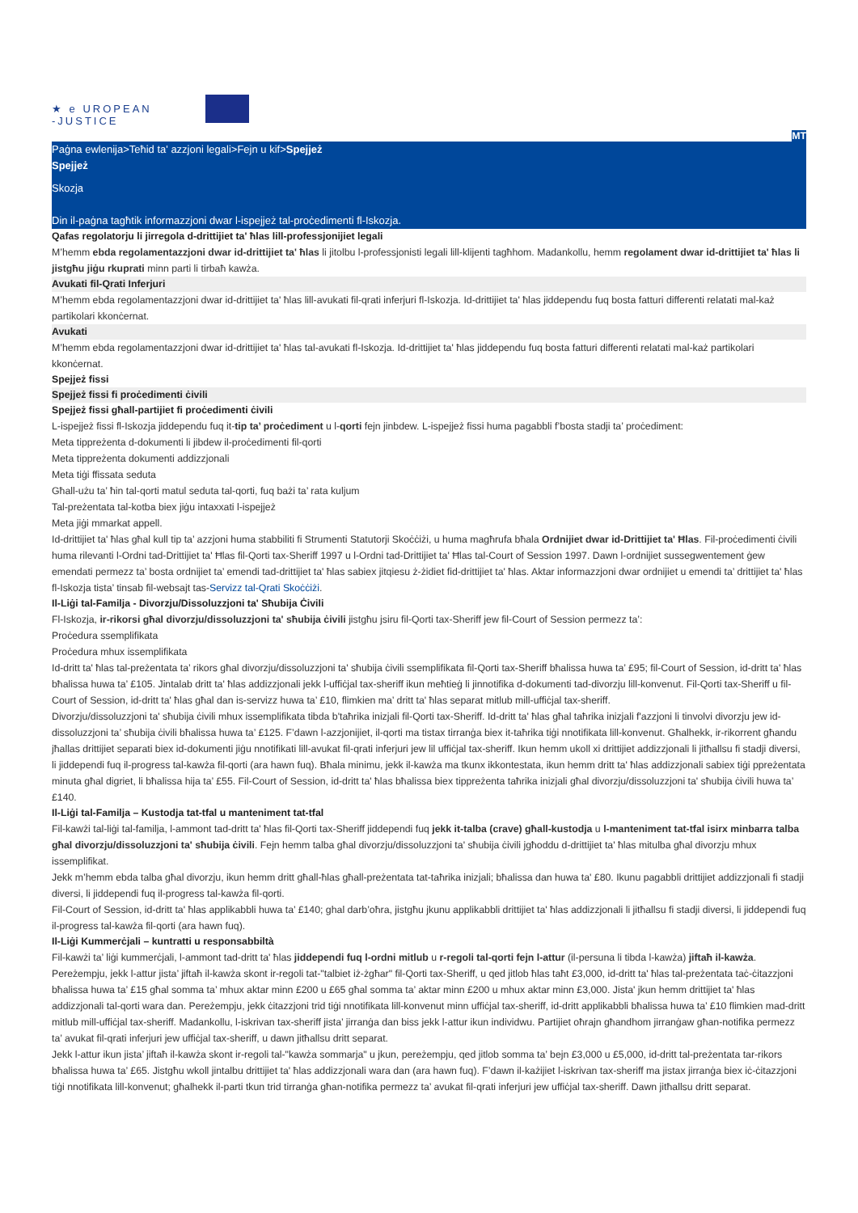★ e UROPEAN
-JUSTICE
MT
Paġna ewlenija>Teħid ta' azzjoni legali>Fejn u kif>Spejjeż
Spejjeż
Skozja
Din il-paġna tagħtik informazzjoni dwar l-ispejjeż tal-proċedimenti fl-Iskozja.
Qafas regolatorju li jirregola d-drittijiet ta' ħlas lill-professjonijiet legali
M’hemm ebda regolamentazzjoni dwar id-drittijiet ta' ħlas li jitolbu l-professjonisti legali lill-klijenti tagħhom. Madankollu, hemm regolament dwar id-drittijiet ta' ħlas li jistgħu jiġu rkuprati minn parti li tirbaħ kawża.
Avukati fil-Qrati Inferjuri
M’hemm ebda regolamentazzjoni dwar id-drittijiet ta' ħlas lill-avukati fil-qrati inferjuri fl-Iskozja. Id-drittijiet ta' ħlas jiddependu fuq bosta fatturi differenti relatati mal-każ partikolari kkonċernat.
Avukati
M’hemm ebda regolamentazzjoni dwar id-drittijiet ta' ħlas tal-avukati fl-Iskozja. Id-drittijiet ta' ħlas jiddependu fuq bosta fatturi differenti relatati mal-każ partikolari kkonċernat.
Spejjeż fissi
Spejjeż fissi fi proċedimenti ċivili
Spejjeż fissi għall-partijiet fi proċedimenti ċivili
L-ispejjeż fissi fl-Iskozja jiddependu fuq it-tip ta’ proċediment u l-qorti fejn jinbdew. L-ispejjeż fissi huma pagabbli f’bosta stadji ta’ proċediment:
Meta tippreżenta d-dokumenti li jibdew il-proċedimenti fil-qorti
Meta tippreżenta dokumenti addizzjonali
Meta tiġi ffissata seduta
Għall-użu ta’ ħin tal-qorti matul seduta tal-qorti, fuq bażi ta’ rata kuljum
Tal-preżentata tal-kotba biex jiġu intaxxati l-ispejjeż
Meta jiġi mmarkat appell.
Id-drittijiet ta' ħlas għal kull tip ta’ azzjoni huma stabbiliti fi Strumenti Statutorji Skoċċiżi, u huma magħrufa bħala Ordnijiet dwar id-Drittijiet ta' Ħlas. Fil-proċedimenti ċivili huma rilevanti l-Ordni tad-Drittijiet ta' Ħlas fil-Qorti tax-Sheriff 1997 u l-Ordni tad-Drittijiet ta' Ħlas tal-Court of Session 1997. Dawn l-ordnijiet sussegwentement ġew emendati permezz ta’ bosta ordnijiet ta’ emendi tad-drittijiet ta' ħlas sabiex jitqiesu ż-żidiet fid-drittijiet ta' ħlas. Aktar informazzjoni dwar ordnijiet u emendi ta’ drittijiet ta' ħlas fl-Iskozja tista’ tinsab fil-websajt tas-Servizz tal-Qrati Skoċċiżi.
Il-Liġi tal-Familja - Divorzju/Dissoluzzjoni ta' Sħubija Ċivili
Fl-Iskozja, ir-rikorsi għal divorzju/dissoluzzjoni ta' sħubija ċivili jistgħu jsiru fil-Qorti tax-Sheriff jew fil-Court of Session permezz ta’:
Proċedura ssemplifikata
Proċedura mhux issemplifikata
Id-dritt ta' ħlas tal-preżentata ta’ rikors għal divorzju/dissoluzzjoni ta' sħubija ċivili ssemplifikata fil-Qorti tax-Sheriff bħalissa huwa ta’ £95; fil-Court of Session, id-dritt ta' ħlas bħalissa huwa ta’ £105. Jintalab dritt ta' ħlas addizzjonali jekk l-uffiċjal tax-sheriff ikun meħtieġ li jinnotifika d-dokumenti tad-divorzju lill-konvenut. Fil-Qorti tax-Sheriff u fil-Court of Session, id-dritt ta' ħlas għal dan is-servizz huwa ta’ £10, flimkien ma’ dritt ta' ħlas separat mitlub mill-uffiċjal tax-sheriff.
Divorzju/dissoluzzjoni ta' sħubija ċivili mhux issemplifikata tibda b'taħrika inizjali fil-Qorti tax-Sheriff. Id-dritt ta' ħlas għal taħrika inizjali f'azzjoni li tinvolvi divorzju jew id-dissoluzzjoni ta’ sħubija ċivili bħalissa huwa ta’ £125. F’dawn l-azzjonijiet, il-qorti ma tistax tirranġa biex it-taħrika tiġi nnotifikata lill-konvenut. Għalhekk, ir-rikorrent għandu jħallas drittijiet separati biex id-dokumenti jiġu nnotifikati lill-avukat fil-qrati inferjuri jew lil uffiċjal tax-sheriff. Ikun hemm ukoll xi drittijiet addizzjonali li jitħallsu fi stadji diversi, li jiddependi fuq il-progress tal-kawża fil-qorti (ara hawn fuq). Bħala minimu, jekk il-kawża ma tkunx ikkontestata, ikun hemm dritt ta' ħlas addizzjonali sabiex tiġi ppreżentata minuta għal digriet, li bħalissa hija ta’ £55. Fil-Court of Session, id-dritt ta' ħlas bħalissa biex tippreżenta taħrika inizjali għal divorzju/dissoluzzjoni ta' sħubija ċivili huwa ta’ £140.
Il-Liġi tal-Familja – Kustodja tat-tfal u manteniment tat-tfal
Fil-kawżi tal-liġi tal-familja, l-ammont tad-dritt ta' ħlas fil-Qorti tax-Sheriff jiddependi fuq jekk it-talba (crave) għall-kustodja u l-manteniment tat-tfal isirx minbarra talba għal divorzju/dissoluzzjoni ta' sħubija ċivili. Fejn hemm talba għal divorzju/dissoluzzjoni ta' sħubija ċivili jgħoddu d-drittijiet ta' ħlas mitulba għal divorzju mhux issemplifikat.
Jekk m’hemm ebda talba għal divorzju, ikun hemm dritt għall-ħlas għall-preżentata tat-taħrika inizjali; bħalissa dan huwa ta' £80. Ikunu pagabbli drittijiet addizzjonali fi stadji diversi, li jiddependi fuq il-progress tal-kawża fil-qorti.
Fil-Court of Session, id-dritt ta' ħlas applikabbli huwa ta’ £140; ghal darb’oħra, jistgħu jkunu applikabbli drittijiet ta' ħlas addizzjonali li jitħallsu fi stadji diversi, li jiddependi fuq il-progress tal-kawża fil-qorti (ara hawn fuq).
Il-Liġi Kummerċjali – kuntratti u responsabbiltà
Fil-kawżi ta’ liġi kummerċjali, l-ammont tad-dritt ta' ħlas jiddependi fuq l-ordni mitlub u r-regoli tal-qorti fejn l-attur (il-persuna li tibda l-kawża) jiftaħ il-kawża. Pereżempju, jekk l-attur jista’ jiftaħ il-kawża skont ir-regoli tat-"talbiet iż-żgħar" fil-Qorti tax-Sheriff, u qed jitlob ħlas taħt £3,000, id-dritt ta' ħlas tal-preżentata taċ-ċitazzjoni bħalissa huwa ta’ £15 għal somma ta’ mhux aktar minn £200 u £65 għal somma ta’ aktar minn £200 u mhux aktar minn £3,000. Jista' jkun hemm drittijiet ta' ħlas addizzjonali tal-qorti wara dan. Pereżempju, jekk ċitazzjoni trid tiġi nnotifikata lill-konvenut minn uffiċjal tax-sheriff, id-dritt applikabbli bħalissa huwa ta’ £10 flimkien mad-dritt mitlub mill-uffiċjal tax-sheriff. Madankollu, l-iskrivan tax-sheriff jista’ jirranġa dan biss jekk l-attur ikun individwu. Partijiet oħrajn għandhom jirranġaw għan-notifika permezz ta’ avukat fil-qrati inferjuri jew uffiċjal tax-sheriff, u dawn jitħallsu dritt separat.
Jekk l-attur ikun jista’ jiftaħ il-kawża skont ir-regoli tal-"kawża sommarja" u jkun, pereżempju, qed jitlob somma ta’ bejn £3,000 u £5,000, id-dritt tal-preżentata tar-rikors bħalissa huwa ta’ £65. Jistgħu wkoll jintalbu drittijiet ta' ħlas addizzjonali wara dan (ara hawn fuq). F’dawn il-każijiet l-iskrivan tax-sheriff ma jistax jirranġa biex iċ-ċitazzjoni tiġi nnotifikata lill-konvenut; għalhekk il-parti tkun trid tirranġa għan-notifika permezz ta’ avukat fil-qrati inferjuri jew uffiċjal tax-sheriff. Dawn jitħallsu dritt separat.